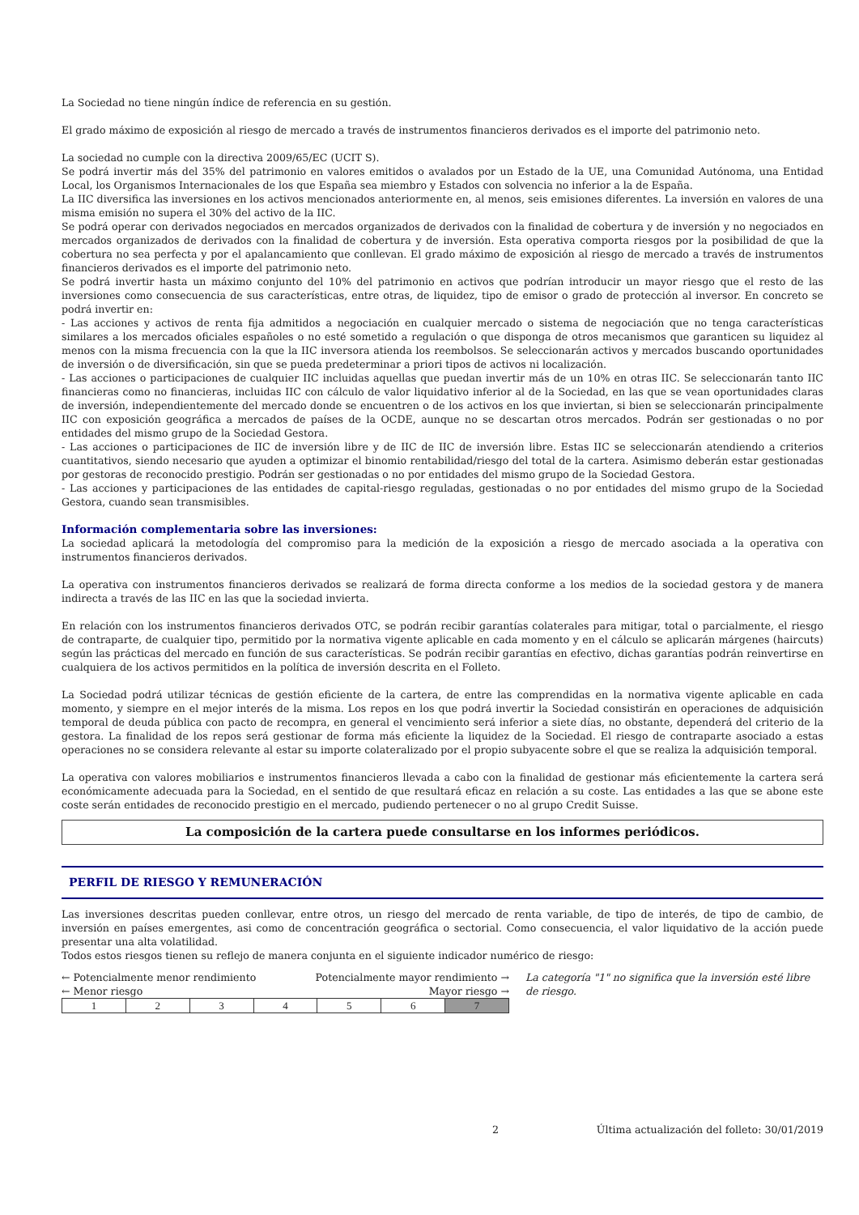La Sociedad no tiene ningún índice de referencia en su gestión.
El grado máximo de exposición al riesgo de mercado a través de instrumentos financieros derivados es el importe del patrimonio neto.
La sociedad no cumple con la directiva 2009/65/EC (UCIT S).
Se podrá invertir más del 35% del patrimonio en valores emitidos o avalados por un Estado de la UE, una Comunidad Autónoma, una Entidad Local, los Organismos Internacionales de los que España sea miembro y Estados con solvencia no inferior a la de España.
La IIC diversifica las inversiones en los activos mencionados anteriormente en, al menos, seis emisiones diferentes. La inversión en valores de una misma emisión no supera el 30% del activo de la IIC.
Se podrá operar con derivados negociados en mercados organizados de derivados con la finalidad de cobertura y de inversión y no negociados en mercados organizados de derivados con la finalidad de cobertura y de inversión. Esta operativa comporta riesgos por la posibilidad de que la cobertura no sea perfecta y por el apalancamiento que conllevan. El grado máximo de exposición al riesgo de mercado a través de instrumentos financieros derivados es el importe del patrimonio neto.
Se podrá invertir hasta un máximo conjunto del 10% del patrimonio en activos que podrían introducir un mayor riesgo que el resto de las inversiones como consecuencia de sus características, entre otras, de liquidez, tipo de emisor o grado de protección al inversor. En concreto se podrá invertir en:
- Las acciones y activos de renta fija admitidos a negociación en cualquier mercado o sistema de negociación que no tenga características similares a los mercados oficiales españoles o no esté sometido a regulación o que disponga de otros mecanismos que garanticen su liquidez al menos con la misma frecuencia con la que la IIC inversora atienda los reembolsos. Se seleccionarán activos y mercados buscando oportunidades de inversión o de diversificación, sin que se pueda predeterminar a priori tipos de activos ni localización.
- Las acciones o participaciones de cualquier IIC incluidas aquellas que puedan invertir más de un 10% en otras IIC. Se seleccionarán tanto IIC financieras como no financieras, incluidas IIC con cálculo de valor liquidativo inferior al de la Sociedad, en las que se vean oportunidades claras de inversión, independientemente del mercado donde se encuentren o de los activos en los que inviertan, si bien se seleccionarán principalmente IIC con exposición geográfica a mercados de países de la OCDE, aunque no se descartan otros mercados. Podrán ser gestionadas o no por entidades del mismo grupo de la Sociedad Gestora.
- Las acciones o participaciones de IIC de inversión libre y de IIC de IIC de inversión libre. Estas IIC se seleccionarán atendiendo a criterios cuantitativos, siendo necesario que ayuden a optimizar el binomio rentabilidad/riesgo del total de la cartera. Asimismo deberán estar gestionadas por gestoras de reconocido prestigio. Podrán ser gestionadas o no por entidades del mismo grupo de la Sociedad Gestora.
- Las acciones y participaciones de las entidades de capital-riesgo reguladas, gestionadas o no por entidades del mismo grupo de la Sociedad Gestora, cuando sean transmisibles.
Información complementaria sobre las inversiones:
La sociedad aplicará la metodología del compromiso para la medición de la exposición a riesgo de mercado asociada a la operativa con instrumentos financieros derivados.
La operativa con instrumentos financieros derivados se realizará de forma directa conforme a los medios de la sociedad gestora y de manera indirecta a través de las IIC en las que la sociedad invierta.
En relación con los instrumentos financieros derivados OTC, se podrán recibir garantías colaterales para mitigar, total o parcialmente, el riesgo de contraparte, de cualquier tipo, permitido por la normativa vigente aplicable en cada momento y en el cálculo se aplicarán márgenes (haircuts) según las prácticas del mercado en función de sus características. Se podrán recibir garantías en efectivo, dichas garantías podrán reinvertirse en cualquiera de los activos permitidos en la política de inversión descrita en el Folleto.
La Sociedad podrá utilizar técnicas de gestión eficiente de la cartera, de entre las comprendidas en la normativa vigente aplicable en cada momento, y siempre en el mejor interés de la misma. Los repos en los que podrá invertir la Sociedad consistirán en operaciones de adquisición temporal de deuda pública con pacto de recompra, en general el vencimiento será inferior a siete días, no obstante, dependerá del criterio de la gestora. La finalidad de los repos será gestionar de forma más eficiente la liquidez de la Sociedad. El riesgo de contraparte asociado a estas operaciones no se considera relevante al estar su importe colateralizado por el propio subyacente sobre el que se realiza la adquisición temporal.
La operativa con valores mobiliarios e instrumentos financieros llevada a cabo con la finalidad de gestionar más eficientemente la cartera será económicamente adecuada para la Sociedad, en el sentido de que resultará eficaz en relación a su coste. Las entidades a las que se abone este coste serán entidades de reconocido prestigio en el mercado, pudiendo pertenecer o no al grupo Credit Suisse.
La composición de la cartera puede consultarse en los informes periódicos.
PERFIL DE RIESGO Y REMUNERACIÓN
Las inversiones descritas pueden conllevar, entre otros, un riesgo del mercado de renta variable, de tipo de interés, de tipo de cambio, de inversión en países emergentes, asi como de concentración geográfica o sectorial. Como consecuencia, el valor liquidativo de la acción puede presentar una alta volatilidad.
Todos estos riesgos tienen su reflejo de manera conjunta en el siguiente indicador numérico de riesgo:
← Potencialmente menor rendimiento Potencialmente mayor rendimiento →
← Menor riesgo Mayor riesgo →
| 1 | 2 | 3 | 4 | 5 | 6 | 7 |
La categoría "1" no significa que la inversión esté libre de riesgo.
2 Última actualización del folleto: 30/01/2019